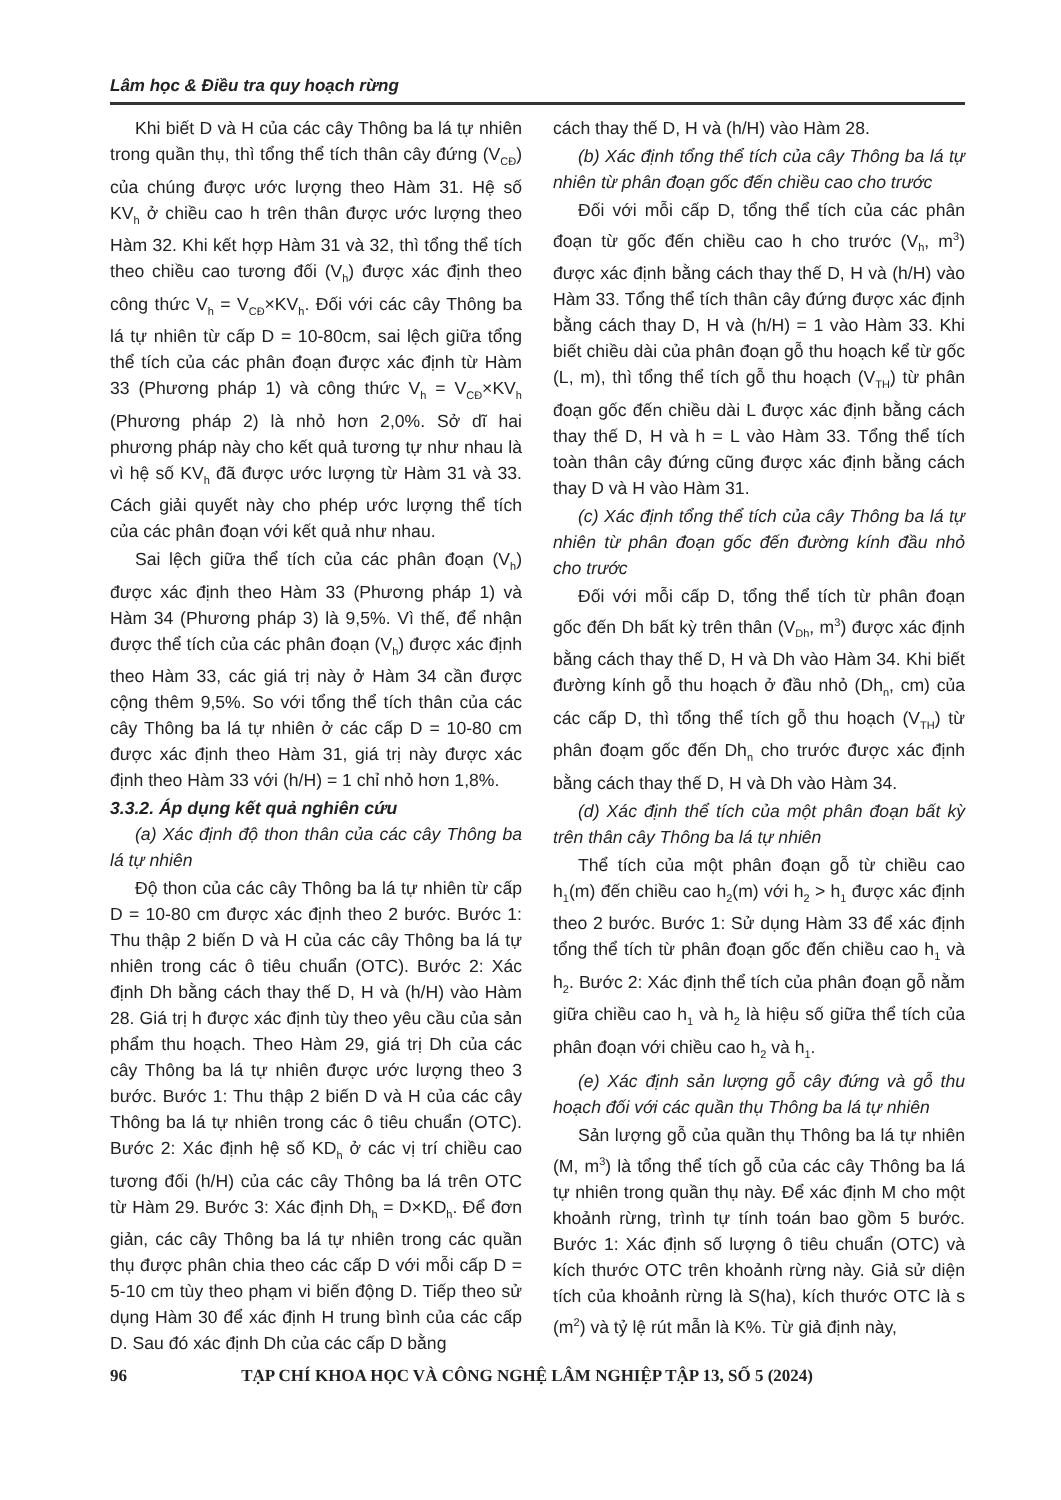Lâm học & Điều tra quy hoạch rừng
Khi biết D và H của các cây Thông ba lá tự nhiên trong quần thụ, thì tổng thể tích thân cây đứng (V<sub>CĐ</sub>) của chúng được ước lượng theo Hàm 31. Hệ số KV<sub>h</sub> ở chiều cao h trên thân được ước lượng theo Hàm 32. Khi kết hợp Hàm 31 và 32, thì tổng thể tích theo chiều cao tương đối (V<sub>h</sub>) được xác định theo công thức V<sub>h</sub> = V<sub>CĐ</sub>×KV<sub>h</sub>. Đối với các cây Thông ba lá tự nhiên từ cấp D = 10-80cm, sai lệch giữa tổng thể tích của các phân đoạn được xác định từ Hàm 33 (Phương pháp 1) và công thức V<sub>h</sub> = V<sub>CĐ</sub>×KV<sub>h</sub> (Phương pháp 2) là nhỏ hơn 2,0%. Sở dĩ hai phương pháp này cho kết quả tương tự như nhau là vì hệ số KV<sub>h</sub> đã được ước lượng từ Hàm 31 và 33. Cách giải quyết này cho phép ước lượng thể tích của các phân đoạn với kết quả như nhau.
Sai lệch giữa thể tích của các phân đoạn (V<sub>h</sub>) được xác định theo Hàm 33 (Phương pháp 1) và Hàm 34 (Phương pháp 3) là 9,5%. Vì thế, để nhận được thể tích của các phân đoạn (V<sub>h</sub>) được xác định theo Hàm 33, các giá trị này ở Hàm 34 cần được cộng thêm 9,5%. So với tổng thể tích thân của các cây Thông ba lá tự nhiên ở các cấp D = 10-80 cm được xác định theo Hàm 31, giá trị này được xác định theo Hàm 33 với (h/H) = 1 chỉ nhỏ hơn 1,8%.
3.3.2. Áp dụng kết quả nghiên cứu
(a) Xác định độ thon thân của các cây Thông ba lá tự nhiên
Độ thon của các cây Thông ba lá tự nhiên từ cấp D = 10-80 cm được xác định theo 2 bước. Bước 1: Thu thập 2 biến D và H của các cây Thông ba lá tự nhiên trong các ô tiêu chuẩn (OTC). Bước 2: Xác định Dh bằng cách thay thế D, H và (h/H) vào Hàm 28. Giá trị h được xác định tùy theo yêu cầu của sản phẩm thu hoạch. Theo Hàm 29, giá trị Dh của các cây Thông ba lá tự nhiên được ước lượng theo 3 bước. Bước 1: Thu thập 2 biến D và H của các cây Thông ba lá tự nhiên trong các ô tiêu chuẩn (OTC). Bước 2: Xác định hệ số KD<sub>h</sub> ở các vị trí chiều cao tương đối (h/H) của các cây Thông ba lá trên OTC từ Hàm 29. Bước 3: Xác định Dh<sub>h</sub> = D×KD<sub>h</sub>. Để đơn giản, các cây Thông ba lá tự nhiên trong các quần thụ được phân chia theo các cấp D với mỗi cấp D = 5-10 cm tùy theo phạm vi biến động D. Tiếp theo sử dụng Hàm 30 để xác định H trung bình của các cấp D. Sau đó xác định Dh của các cấp D bằng
cách thay thế D, H và (h/H) vào Hàm 28.
(b) Xác định tổng thể tích của cây Thông ba lá tự nhiên từ phân đoạn gốc đến chiều cao cho trước
Đối với mỗi cấp D, tổng thể tích của các phân đoạn từ gốc đến chiều cao h cho trước (V<sub>h</sub>, m<sup>3</sup>) được xác định bằng cách thay thế D, H và (h/H) vào Hàm 33. Tổng thể tích thân cây đứng được xác định bằng cách thay D, H và (h/H) = 1 vào Hàm 33. Khi biết chiều dài của phân đoạn gỗ thu hoạch kể từ gốc (L, m), thì tổng thể tích gỗ thu hoạch (V<sub>TH</sub>) từ phân đoạn gốc đến chiều dài L được xác định bằng cách thay thế D, H và h = L vào Hàm 33. Tổng thể tích toàn thân cây đứng cũng được xác định bằng cách thay D và H vào Hàm 31.
(c) Xác định tổng thể tích của cây Thông ba lá tự nhiên từ phân đoạn gốc đến đường kính đầu nhỏ cho trước
Đối với mỗi cấp D, tổng thể tích từ phân đoạn gốc đến Dh bất kỳ trên thân (V<sub>Dh</sub>, m<sup>3</sup>) được xác định bằng cách thay thế D, H và Dh vào Hàm 34. Khi biết đường kính gỗ thu hoạch ở đầu nhỏ (Dh<sub>n</sub>, cm) của các cấp D, thì tổng thể tích gỗ thu hoạch (V<sub>TH</sub>) từ phân đoạm gốc đến Dh<sub>n</sub> cho trước được xác định bằng cách thay thế D, H và Dh vào Hàm 34.
(d) Xác định thể tích của một phân đoạn bất kỳ trên thân cây Thông ba lá tự nhiên
Thể tích của một phân đoạn gỗ từ chiều cao h<sub>1</sub>(m) đến chiều cao h<sub>2</sub>(m) với h<sub>2</sub> > h<sub>1</sub> được xác định theo 2 bước. Bước 1: Sử dụng Hàm 33 để xác định tổng thể tích từ phân đoạn gốc đến chiều cao h<sub>1</sub> và h<sub>2</sub>. Bước 2: Xác định thể tích của phân đoạn gỗ nằm giữa chiều cao h<sub>1</sub> và h<sub>2</sub> là hiệu số giữa thể tích của phân đoạn với chiều cao h<sub>2</sub> và h<sub>1</sub>.
(e) Xác định sản lượng gỗ cây đứng và gỗ thu hoạch đối với các quần thụ Thông ba lá tự nhiên
Sản lượng gỗ của quần thụ Thông ba lá tự nhiên (M, m<sup>3</sup>) là tổng thể tích gỗ của các cây Thông ba lá tự nhiên trong quần thụ này. Để xác định M cho một khoảnh rừng, trình tự tính toán bao gồm 5 bước. Bước 1: Xác định số lượng ô tiêu chuẩn (OTC) và kích thước OTC trên khoảnh rừng này. Giả sử diện tích của khoảnh rừng là S(ha), kích thước OTC là s (m<sup>2</sup>) và tỷ lệ rút mẫn là K%. Từ giả định này,
96 TẠP CHÍ KHOA HỌC VÀ CÔNG NGHỆ LÂM NGHIỆP TẬP 13, SỐ 5 (2024)